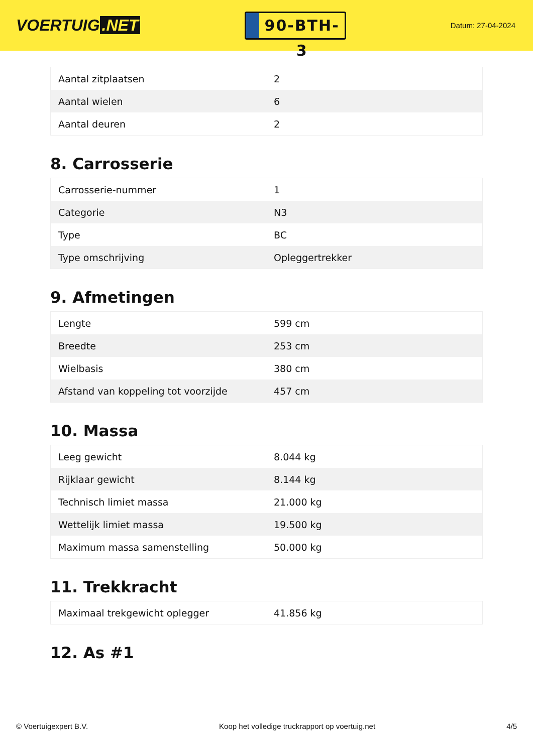VOERTUIG.NET
90-BTH-3
Datum: 27-04-2024
| Aantal zitplaatsen | 2 |
| Aantal wielen | 6 |
| Aantal deuren | 2 |
8. Carrosserie
| Carrosserie-nummer | 1 |
| Categorie | N3 |
| Type | BC |
| Type omschrijving | Opleggertrekker |
9. Afmetingen
| Lengte | 599 cm |
| Breedte | 253 cm |
| Wielbasis | 380 cm |
| Afstand van koppeling tot voorzijde | 457 cm |
10. Massa
| Leeg gewicht | 8.044 kg |
| Rijklaar gewicht | 8.144 kg |
| Technisch limiet massa | 21.000 kg |
| Wettelijk limiet massa | 19.500 kg |
| Maximum massa samenstelling | 50.000 kg |
11. Trekkracht
| Maximaal trekgewicht oplegger | 41.856 kg |
12. As #1
© Voertuigexpert B.V. Koop het volledige truckrapport op voertuig.net 4/5